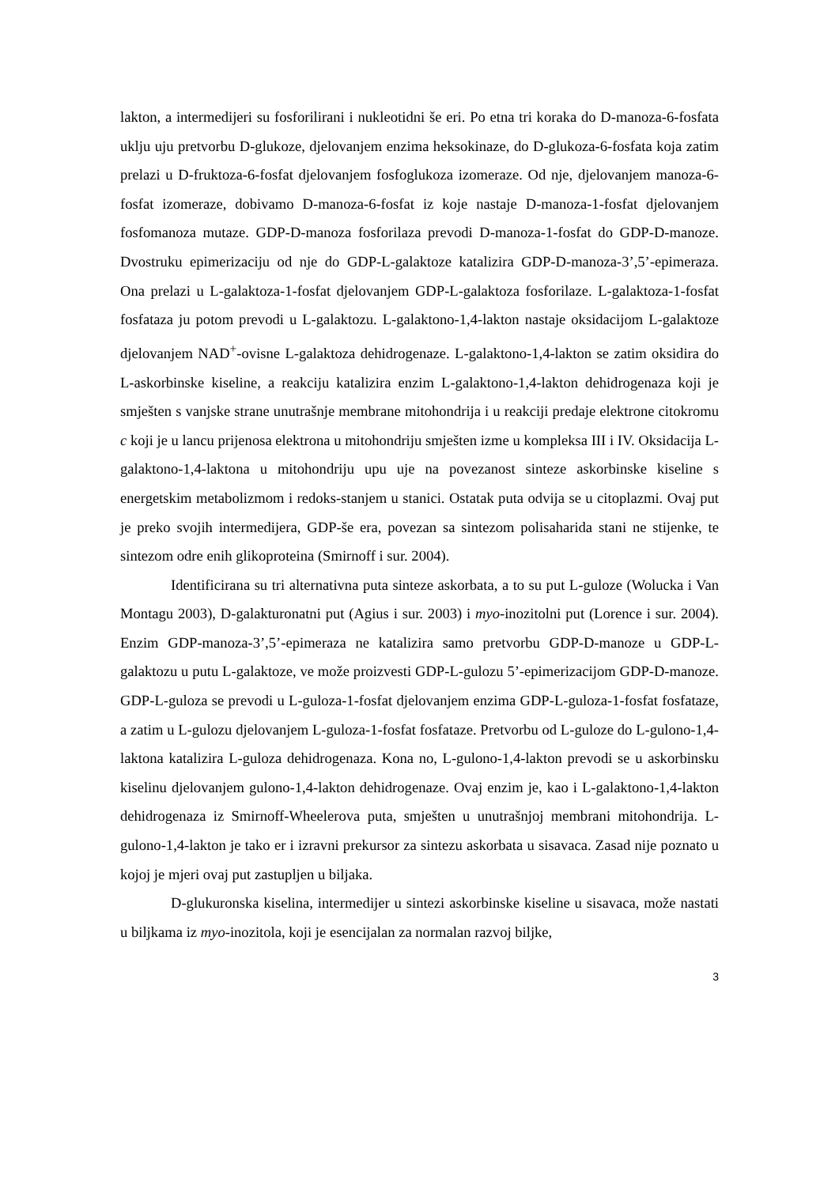lakton, a intermedijeri su fosforilirani i nukleotidni še eri. Po etna tri koraka do D-manoza-6-fosfata uklju uju pretvorbu D-glukoze, djelovanjem enzima heksokinaze, do D-glukoza-6-fosfata koja zatim prelazi u D-fruktoza-6-fosfat djelovanjem fosfoglukoza izomeraze. Od nje, djelovanjem manoza-6-fosfat izomeraze, dobivamo D-manoza-6-fosfat iz koje nastaje D-manoza-1-fosfat djelovanjem fosfomanoza mutaze. GDP-D-manoza fosforilaza prevodi D-manoza-1-fosfat do GDP-D-manoze. Dvostruku epimerizaciju od nje do GDP-L-galaktoze katalizira GDP-D-manoza-3’,5’-epimeraza. Ona prelazi u L-galaktoza-1-fosfat djelovanjem GDP-L-galaktoza fosforilaze. L-galaktoza-1-fosfat fosfataza ju potom prevodi u L-galaktozu. L-galaktono-1,4-lakton nastaje oksidacijom L-galaktoze djelovanjem NAD<sup>+</sup>-ovisne L-galaktoza dehidrogenaze. L-galaktono-1,4-lakton se zatim oksidira do L-askorbinske kiseline, a reakciju katalizira enzim L-galaktono-1,4-lakton dehidrogenaza koji je smješten s vanjske strane unutrašnje membrane mitohondrija i u reakciji predaje elektrone citokromu c koji je u lancu prijenosa elektrona u mitohondriju smješten izme u kompleksa III i IV. Oksidacija L-galaktono-1,4-laktona u mitohondriju upu uje na povezanost sinteze askorbinske kiseline s energetskim metabolizmom i redoks-stanjem u stanici. Ostatak puta odvija se u citoplazmi. Ovaj put je preko svojih intermedijera, GDP-še era, povezan sa sintezom polisaharida stani ne stijenke, te sintezom odre enih glikoproteina (Smirnoff i sur. 2004).
Identificirana su tri alternativna puta sinteze askorbata, a to su put L-guloze (Wolucka i Van Montagu 2003), D-galakturonatni put (Agius i sur. 2003) i myo-inozitolni put (Lorence i sur. 2004). Enzim GDP-manoza-3’,5’-epimeraza ne katalizira samo pretvorbu GDP-D-manoze u GDP-L-galaktozu u putu L-galaktoze, ve može proizvesti GDP-L-gulozu 5’-epimerizacijom GDP-D-manoze. GDP-L-guloza se prevodi u L-guloza-1-fosfat djelovanjem enzima GDP-L-guloza-1-fosfat fosfataze, a zatim u L-gulozu djelovanjem L-guloza-1-fosfat fosfataze. Pretvorbu od L-guloze do L-gulono-1,4-laktona katalizira L-guloza dehidrogenaza. Kona no, L-gulono-1,4-lakton prevodi se u askorbinsku kiselinu djelovanjem gulono-1,4-lakton dehidrogenaze. Ovaj enzim je, kao i L-galaktono-1,4-lakton dehidrogenaza iz Smirnoff-Wheelerova puta, smješten u unutrašnjoj membrani mitohondrija. L-gulono-1,4-lakton je tako er i izravni prekursor za sintezu askorbata u sisavaca. Zasad nije poznato u kojoj je mjeri ovaj put zastupljen u biljaka.
D-glukuronska kiselina, intermedijer u sintezi askorbinske kiseline u sisavaca, može nastati u biljkama iz myo-inozitola, koji je esencijalan za normalan razvoj biljke,
3